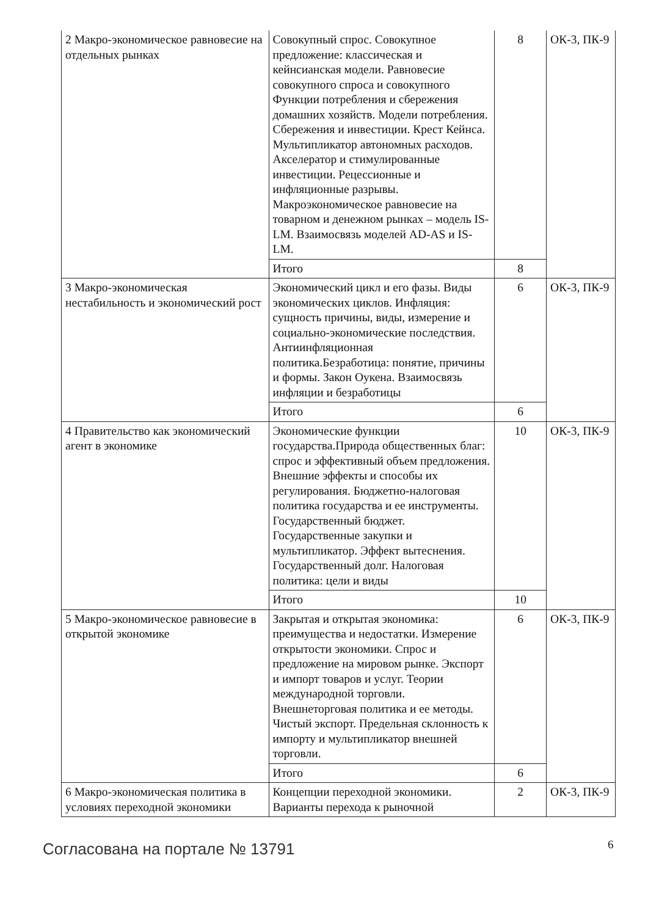| 2 Макро-экономическое равновесие на отдельных рынках | Совокупный спрос. Совокупное предложение: классическая и кейнсианская модели. Равновесие совокупного спроса и совокупного Функции потребления и сбережения домашних хозяйств. Модели потребления. Сбережения и инвестиции. Крест Кейнса. Мультипликатор автономных расходов. Акселератор и стимулированные инвестиции. Рецессионные и инфляционные разрывы. Макроэкономическое равновесие на товарном и денежном рынках – модель IS-LM. Взаимосвязь моделей AD-AS и IS-LM. | 8 | ОК-3, ПК-9 |
| | Итого | 8 | |
| 3 Макро-экономическая нестабильность и экономический рост | Экономический цикл и его фазы. Виды экономических циклов. Инфляция: сущность причины, виды, измерение и социально-экономические последствия. Антиинфляционная политика.Безработица: понятие, причины и формы. Закон Оукена. Взаимосвязь инфляции и безработицы | 6 | ОК-3, ПК-9 |
| | Итого | 6 | |
| 4 Правительство как экономический агент в экономике | Экономические функции государства.Природа общественных благ: спрос и эффективный объем предложения. Внешние эффекты и способы их регулирования. Бюджетно-налоговая политика государства и ее инструменты. Государственный бюджет. Государственные закупки и мультипликатор. Эффект вытеснения. Государственный долг. Налоговая политика: цели и виды | 10 | ОК-3, ПК-9 |
| | Итого | 10 | |
| 5 Макро-экономическое равновесие в открытой экономике | Закрытая и открытая экономика: преимущества и недостатки. Измерение открытости экономики. Спрос и предложение на мировом рынке. Экспорт и импорт товаров и услуг. Теории международной торговли. Внешнеторговая политика и ее методы. Чистый экспорт. Предельная склонность к импорту и мультипликатор внешней торговли. | 6 | ОК-3, ПК-9 |
| | Итого | 6 | |
| 6 Макро-экономическая политика в условиях переходной экономики | Концепции переходной экономики. Варианты перехода к рыночной | 2 | ОК-3, ПК-9 |
Согласована на портале № 13791 6